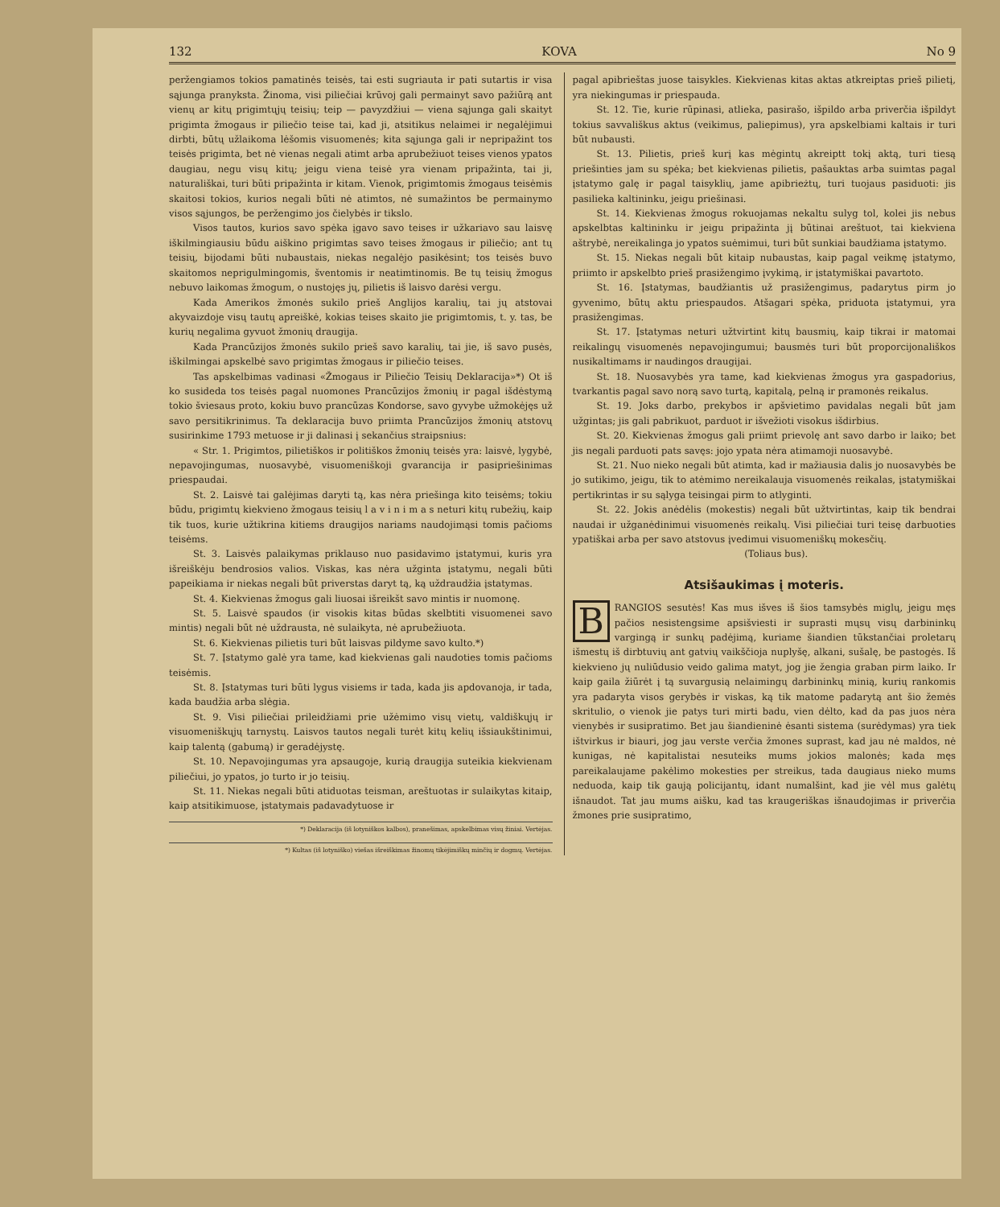132 KOVA No 9
peržengiamos tokios pamatinės teisės, tai esti sugriauta ir pati sutartis ir visa sąjunga pranyksta. Žinoma, visi piliečiai krūvoj gali permainyt savo pažiūrą ant vienų ar kitų prigimtųjų teisių; teip — pavyzdžiui — viena sąjunga gali skaityt prigimta žmogaus ir piliečio teise tai, kad ji, atsitikus nelaimei ir negalėjimui dirbti, būtų užlaikoma lėšomis visuomenės; kita sąjunga gali ir nepripažint tos teisės prigimta, bet nė vienas negali atimt arba aprubežiuot teises vienos ypatos daugiau, negu visų kitų; jeigu viena teisė yra vienam pripažinta, tai ji, naturališkai, turi būti pripažinta ir kitam. Vienok, prigimtomis žmogaus teisėmis skaitosi tokios, kurios negali būti nė atimtos, nė sumažintos be permainymo visos sąjungos, be peržengimo jos čielybės ir tikslo.
Visos tautos, kurios savo spėka įgavo savo teises ir užkariavo sau laisvę iškilmingiausiu būdu aiškino prigimtas savo teises žmogaus ir piliečio; ant tų teisių, bijodami būti nubaustais, niekas negalėjo pasikėsint; tos teisės buvo skaitomos neprigulmingomis, šventomis ir neatimtinomis. Be tų teisių žmogus nebuvo laikomas žmogum, o nustojęs jų, pilietis iš laisvo darėsi vergu.
Kada Amerikos žmonės sukilo prieš Anglijos karalių, tai jų atstovai akyvaizdoje visų tautų apreiškė, kokias teises skaito jie prigimtomis, t. y. tas, be kurių negalima gyvuot žmonių draugija.
Kada Prancūzijos žmonės sukilo prieš savo karalių, tai jie, iš savo pusės, iškilmingai apskelbė savo prigimtas žmogaus ir piliečio teises.
Tas apskelbimas vadinasi «Žmogaus ir Piliečio Teisių Deklaracija»*) Ot iš ko susideda tos teisės pagal nuomones Prancūzijos žmonių ir pagal išdėstymą tokio šviesaus proto, kokiu buvo prancūzas Kondorse, savo gyvybe užmokėjęs už savo persitikrinimus. Ta deklaracija buvo priimta Prancūzijos žmonių atstovų susirinkime 1793 metuose ir ji dalinasi į sekančius straipsnius:
« Str. 1. Prigimtos, pilietiškos ir politiškos žmonių teisės yra: laisvė, lygybė, nepavojingumas, nuosavybė, visuomeniškoji gvarancija ir pasipriešinimas priespaudai.
St. 2. Laisvė tai galėjimas daryti tą, kas nėra priešinga kito teisėms; tokiu būdu, prigimtų kiekvieno žmogaus teisių l a v i n i m a s neturi kitų rubežių, kaip tik tuos, kurie užtikrina kitiems draugijos nariams naudojimąsi tomis pačioms teisėms.
St. 3. Laisvės palaikymas priklauso nuo pasidavimo įstatymui, kuris yra išreiškėju bendrosios valios. Viskas, kas nėra užginta įstatymu, negali būti papeikiama ir niekas negali būt priverstas daryt tą, ką uždraudžia įstatymas.
St. 4. Kiekvienas žmogus gali liuosai išreikšt savo mintis ir nuomonę.
St. 5. Laisvė spaudos (ir visokis kitas būdas skelbtiti visuomenei savo mintis) negali būt nė uždrausta, nė sulaikyta, nė aprubežiuota.
St. 6. Kiekvienas pilietis turi būt laisvas pildyme savo kulto.*)
St. 7. Įstatymo galė yra tame, kad kiekvienas gali naudoties tomis pačioms teisėmis.
St. 8. Įstatymas turi būti lygus visiems ir tada, kada jis apdovanoja, ir tada, kada baudžia arba slėgia.
St. 9. Visi piliečiai prileidžiami prie užėmimo visų vietų, valdiškųjų ir visuomeniškųjų tarnystų. Laisvos tautos negali turėt kitų kelių išsiaukštinimui, kaip talentą (gabumą) ir geradėjystę.
St. 10. Nepavojingumas yra apsaugoje, kurią draugija suteikia kiekvienam piliečiui, jo ypatos, jo turto ir jo teisių.
St. 11. Niekas negali būti atiduotas teisman, areštuotas ir sulaikytas kitaip, kaip atsitikimuose, įstatymais padavadytuose ir
*) Deklaracija (iš lotyniškos kalbos), pranešimas, apskelbimas visų žiniai. Vertėjas.
*) Kultas (iš lotyniško) viešas išreiškimas žinomų tikėjimiškų minčių ir dogmų. Vertėjas.
pagal apibrieštas juose taisykles. Kiekvienas kitas aktas atkreiptas prieš pilietį, yra niekingumas ir priespauda.
St. 12. Tie, kurie rūpinasi, atlieka, pasirašo, išpildo arba priverčia išpildyt tokius savvališkus aktus (veikimus, paliepimus), yra apskelbiami kaltais ir turi būt nubausti.
St. 13. Pilietis, prieš kurį kas mėgintų akreiptt tokį aktą, turi tiesą priešinties jam su spėka; bet kiekvienas pilietis, pašauktas arba suimtas pagal įstatymo galę ir pagal taisyklių, jame apibrieżtų, turi tuojaus pasiduoti: jis pasilieka kaltininku, jeigu priešinasi.
St. 14. Kiekvienas žmogus rokuojamas nekaltu sulyg tol, kolei jis nebus apskelbtas kaltininku ir jeigu pripažinta jį būtinai areštuot, tai kiekviena aštrybė, nereikalinga jo ypatos suėmimui, turi būt sunkiai baudžiama įstatymo.
St. 15. Niekas negali būt kitaip nubaustas, kaip pagal veikmę įstatymo, priimto ir apskelbto prieš prasižengimo įvykimą, ir įstatymiškai pavartoto.
St. 16. Įstatymas, baudžiantis už prasižengimus, padarytus pirm jo gyvenimo, būtų aktu priespaudos. Atšagari spėka, priduota įstatymui, yra prasižengimas.
St. 17. Įstatymas neturi užtvirtint kitų bausmių, kaip tikrai ir matomai reikalingų visuomenės nepavojingumui; bausmės turi būt proporcijonališkos nusikaltimams ir naudingos draugijai.
St. 18. Nuosavybės yra tame, kad kiekvienas žmogus yra gaspadorius, tvarkantis pagal savo norą savo turtą, kapitalą, pelną ir pramonės reikalus.
St. 19. Joks darbo, prekybos ir apšvietimo pavidalas negali būt jam užgintas; jis gali pabrikuot, parduot ir išvežioti visokus išdirbius.
St. 20. Kiekvienas žmogus gali priimt prievolę ant savo darbo ir laiko; bet jis negali parduoti pats savęs: jojo ypata nėra atimamoji nuosavybė.
St. 21. Nuo nieko negali būt atimta, kad ir mažiausia dalis jo nuosavybės be jo sutikimo, jeigu, tik to atėmimo nereikalauja visuomenės reikalas, įstatymiškai pertikrintas ir su sąlyga teisingai pirm to atlyginti.
St. 22. Jokis anėdėlis (mokestis) negali būt užtvirtintas, kaip tik bendrai naudai ir užganėdinimui visuomenės reikalų. Visi piliečiai turi teisę darbuoties ypatiškai arba per savo atstovus įvedimui visuomeniškų mokesčių.
(Toliaus bus).
Atsišaukimas į moteris.
BRANGIOS sesutės! Kas mus išves iš šios tamsybės miglų, jeigu męs pačios nesistengsime apsišviesti ir suprasti mųsų visų darbininkų vargingą ir sunkų padėjimą, kuriame šiandien tūkstančiai proletarų išmestų iš dirbtuvių ant gatvių vaikščioja nuplyšę, alkani, sušalę, be pastogės. Iš kiekvieno jų nuliūdusio veido galima matyt, jog jie žengia graban pirm laiko. Ir kaip gaila žiūrėt į tą suvargusią nelaimingų darbininkų minią, kurių rankomis yra padaryta visos gerybės ir viskas, ką tik matome padarytą ant šio žemės skritulio, o vienok jie patys turi mirti badu, vien dėlto, kad da pas juos nėra vienybės ir susipratimo. Bet jau šiandieninė ėsanti sistema (surėdymas) yra tiek ištvirkus ir biauri, jog jau verste verčia žmones suprast, kad jau nė maldos, nė kunigas, nė kapitalistai nesuteiks mums jokios malonės; kada męs pareikalaujame pakėlimo mokesties per streikus, tada daugiaus nieko mums neduoda, kaip tik gaują policijantų, idant numalšint, kad jie vėl mus galėtų išnaudot. Tat jau mums aišku, kad tas kraugeriškas išnaudojimas ir priverčia žmones prie susipratimo,